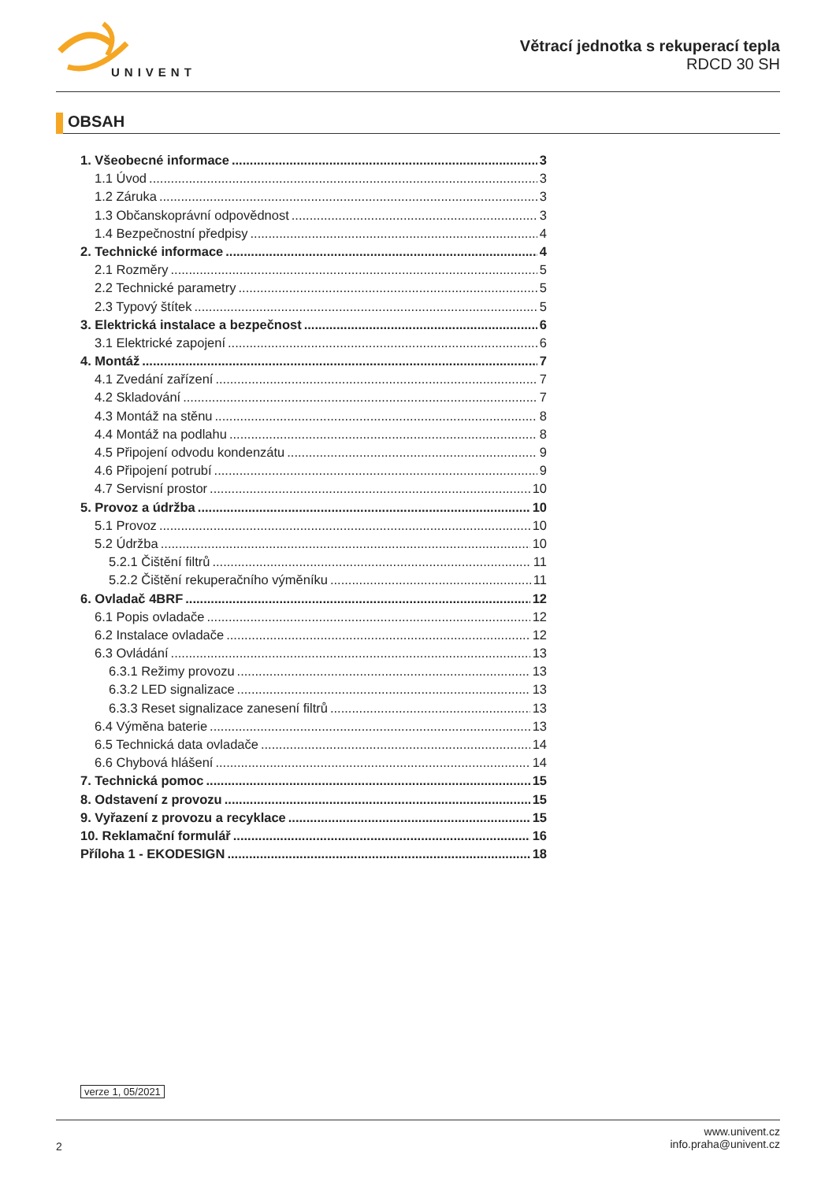UNIVENT
Větrací jednotka s rekuperací tepla
RDCD 30 SH
OBSAH
1. Všeobecné informace 3
1.1 Úvod 3
1.2 Záruka 3
1.3 Občanskoprávní odpovědnost 3
1.4 Bezpečnostní předpisy 4
2. Technické informace 4
2.1 Rozměry 5
2.2 Technické parametry 5
2.3 Typový štítek 5
3. Elektrická instalace a bezpečnost 6
3.1 Elektrické zapojení 6
4. Montáž 7
4.1 Zvedání zařízení 7
4.2 Skladování 7
4.3 Montáž na stěnu 8
4.4 Montáž na podlahu 8
4.5 Připojení odvodu kondenzátu 9
4.6 Připojení potrubí 9
4.7 Servisní prostor 10
5. Provoz a údržba 10
5.1 Provoz 10
5.2 Údržba 10
5.2.1 Čištění filtrů 11
5.2.2 Čištění rekuperačního výměníku 11
6. Ovladač 4BRF 12
6.1 Popis ovladače 12
6.2 Instalace ovladače 12
6.3 Ovládání 13
6.3.1 Režimy provozu 13
6.3.2 LED signalizace 13
6.3.3 Reset signalizace zanesení filtrů 13
6.4 Výměna baterie 13
6.5 Technická data ovladače 14
6.6 Chybová hlášení 14
7. Technická pomoc 15
8. Odstavení z provozu 15
9. Vyřazení z provozu a recyklace 15
10. Reklamační formulář 16
Příloha 1 - EKODESIGN 18
verze 1, 05/2021
2
www.univent.cz
info.praha@univent.cz